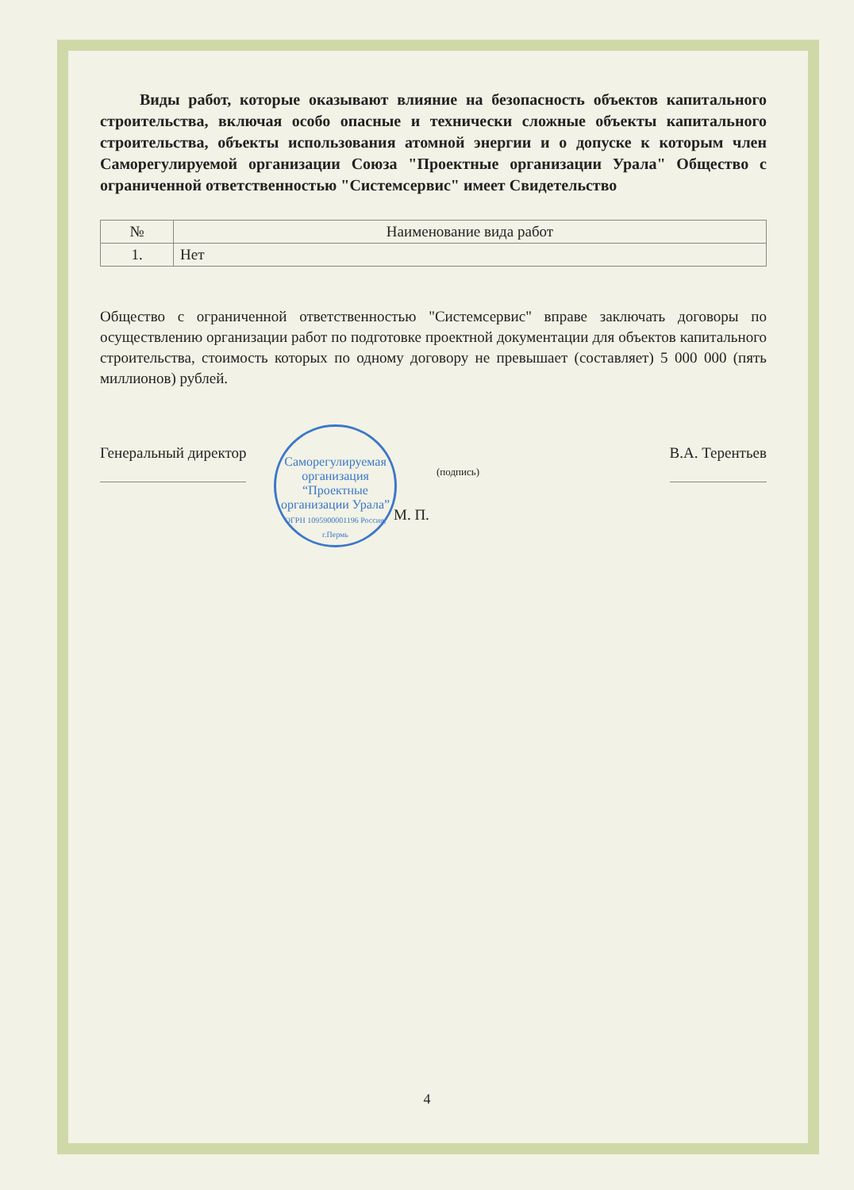Виды работ, которые оказывают влияние на безопасность объектов капитального строительства, включая особо опасные и технически сложные объекты капитального строительства, объекты использования атомной энергии и о допуске к которым член Саморегулируемой организации Союза "Проектные организации Урала" Общество с ограниченной ответственностью "Системсервис" имеет Свидетельство
| № | Наименование вида работ |
| --- | --- |
| 1. | Нет |
Общество с ограниченной ответственностью "Системсервис" вправе заключать договоры по осуществлению организации работ по подготовке проектной документации для объектов капитального строительства, стоимость которых по одному договору не превышает (составляет) 5 000 000 (пять миллионов) рублей.
Генеральный директор
(подпись)
В.А. Терентьев
Саморегулируемая организация
“Проектные организации Урала”
ОГРН 1095900001196 Россия, г.Пермь
М. П.
4